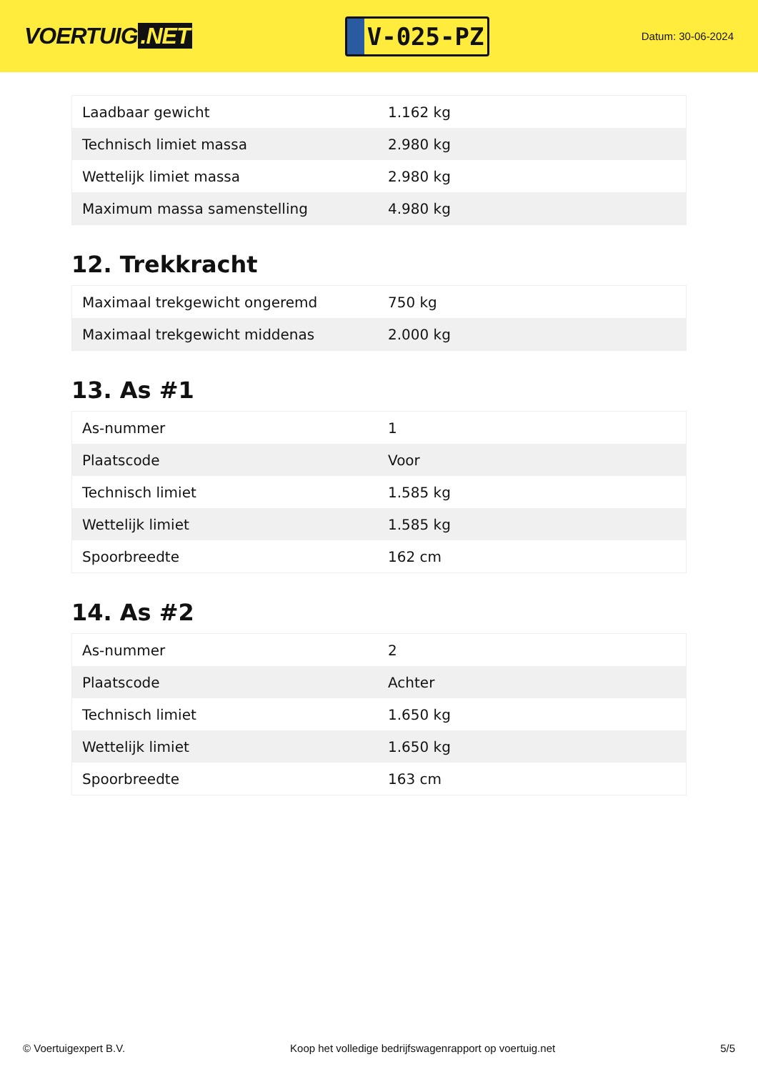VOERTUIG.NET
V-025-PZ
Datum: 30-06-2024
| Laadbaar gewicht | 1.162 kg |
| Technisch limiet massa | 2.980 kg |
| Wettelijk limiet massa | 2.980 kg |
| Maximum massa samenstelling | 4.980 kg |
12. Trekkracht
| Maximaal trekgewicht ongeremd | 750 kg |
| Maximaal trekgewicht middenas | 2.000 kg |
13. As #1
| As-nummer | 1 |
| Plaatscode | Voor |
| Technisch limiet | 1.585 kg |
| Wettelijk limiet | 1.585 kg |
| Spoorbreedte | 162 cm |
14. As #2
| As-nummer | 2 |
| Plaatscode | Achter |
| Technisch limiet | 1.650 kg |
| Wettelijk limiet | 1.650 kg |
| Spoorbreedte | 163 cm |
© Voertuigexpert B.V. Koop het volledige bedrijfswagenrapport op voertuig.net 5/5